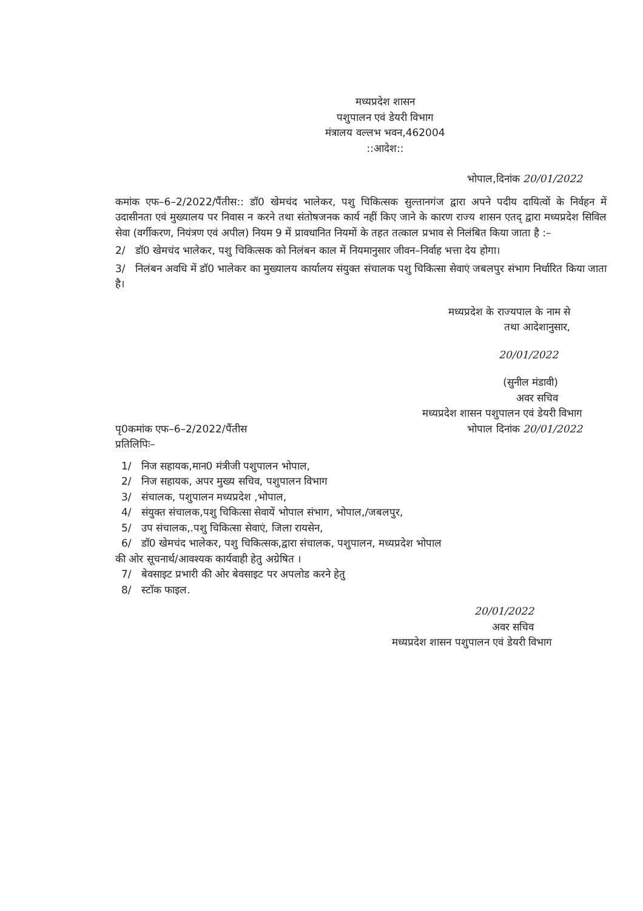मध्यप्रदेश शासन
पशुपालन एवं डेयरी विभाग
मंत्रालय वल्लभ भवन,462004
::आदेश::
भोपाल,दिनांक 20/01/2022
कमांक एफ–6–2/2022/पैंतीस:: डॉ0 खेमचंद भालेकर, पशु चिकित्सक सुल्तानगंज द्वारा अपने पदीय दायित्वों के निर्वहन में उदासीनता एवं मुख्यालय पर निवास न करने तथा संतोषजनक कार्य नहीं किए जाने के कारण राज्य शासन एतद् द्वारा मध्यप्रदेश सिविल सेवा (वर्गीकरण, नियंत्रण एवं अपील) नियम 9 में प्रावधानित नियमों के तहत तत्काल प्रभाव से निलंबित किया जाता है :–
2/ डॉ0 खेमचंद भालेकर, पशु चिकित्सक को निलंबन काल में नियमानुसार जीवन–निर्वाह भत्ता देय होगा।
3/ निलंबन अवधि में डॉ0 भालेकर का मुख्यालय कार्यालय संयुक्त संचालक पशु चिकित्सा सेवाएं जबलपुर संभाग निर्धारित किया जाता है।
मध्यप्रदेश के राज्यपाल के नाम से
तथा आदेशानुसार,
20/01/2022
(सुनील मंडावी)
अवर सचिव
मध्यप्रदेश शासन पशुपालन एवं डेयरी विभाग
पृ0कमांक एफ–6–2/2022/पैंतीस
प्रतिलिपिः–
भोपाल दिनांक 20/01/2022
1/ निज सहायक,मान0 मंत्रीजी पशुपालन भोपाल,
2/ निज सहायक, अपर मुख्य सचिव, पशुपालन विभाग
3/ संचालक, पशुपालन मध्यप्रदेश ,भोपाल,
4/ संयुक्त संचालक,पशु चिकित्सा सेवायें भोपाल संभाग, भोपाल,/जबलपुर,
5/ उप संचालक,.पशु चिकित्सा सेवाएं, जिला रायसेन,
6/ डॉ0 खेमचंद भालेकर, पशु चिकित्सक,द्वारा संचालक, पशुपालन, मध्यप्रदेश भोपाल
की ओर सूचनार्थ/आवश्यक कार्यवाही हेतु अग्रेषित ।
7/ बेवसाइट प्रभारी की ओर बेवसाइट पर अपलोड करने हेतु
8/ स्टॉक फाइल.
20/01/2022
अवर सचिव
मध्यप्रदेश शासन पशुपालन एवं डेयरी विभाग